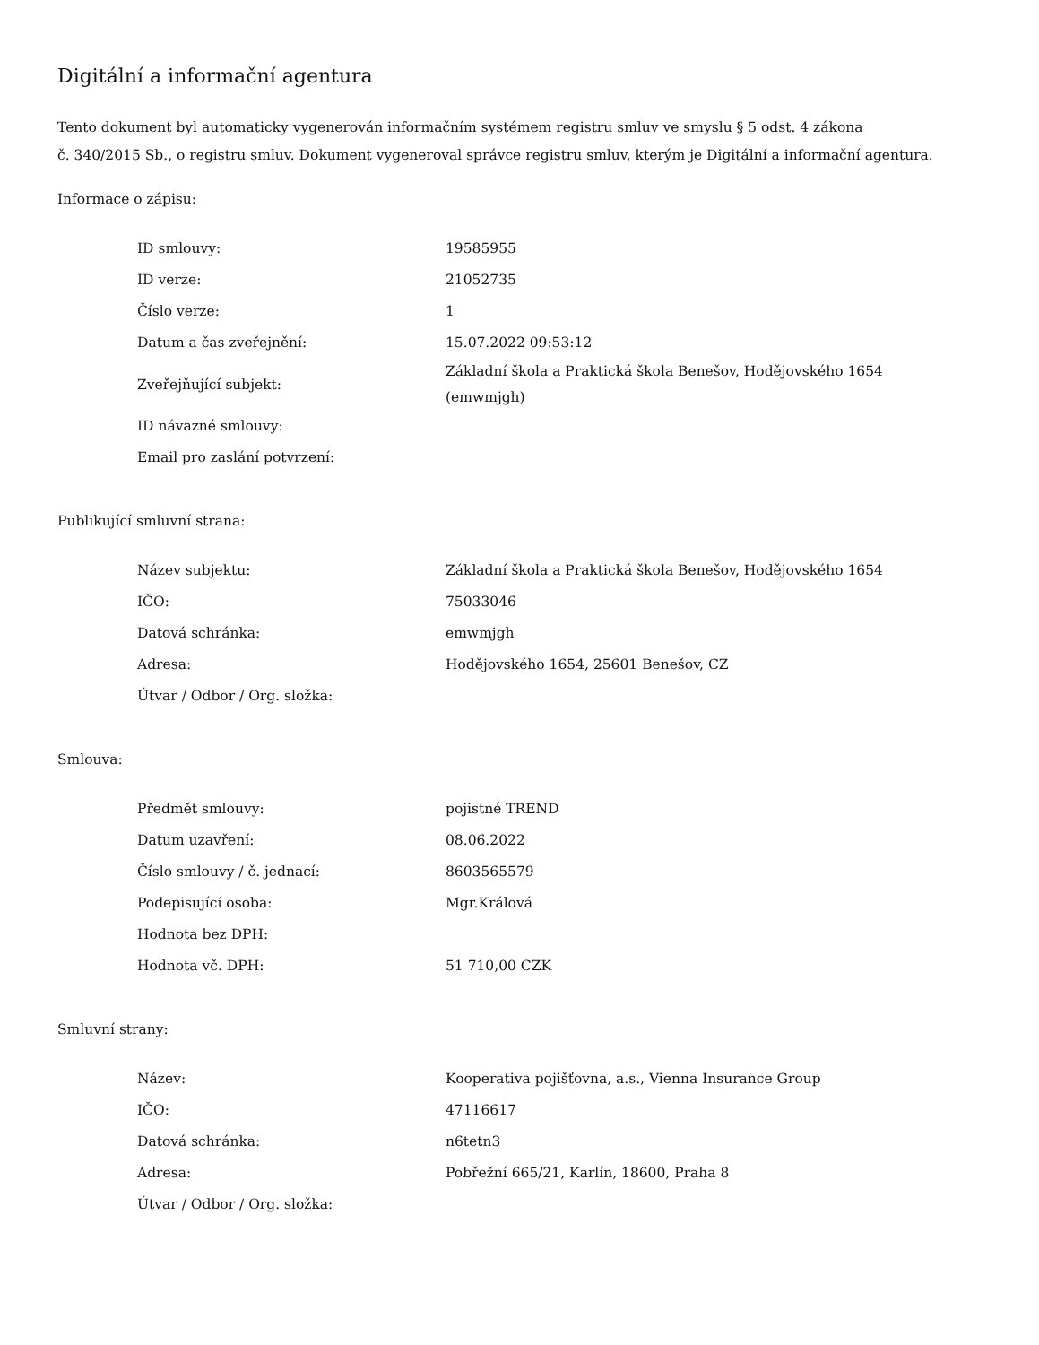Digitální a informační agentura
Tento dokument byl automaticky vygenerován informačním systémem registru smluv ve smyslu § 5 odst. 4 zákona
č. 340/2015 Sb., o registru smluv. Dokument vygeneroval správce registru smluv, kterým je Digitální a informační agentura.
Informace o zápisu:
| ID smlouvy: | 19585955 |
| ID verze: | 21052735 |
| Číslo verze: | 1 |
| Datum a čas zveřejnění: | 15.07.2022 09:53:12 |
| Zveřejňující subjekt: | Základní škola a Praktická škola Benešov, Hodějovského 1654 (emwmjgh) |
| ID návazné smlouvy: | |
| Email pro zaslání potvrzení: | |
Publikující smluvní strana:
| Název subjektu: | Základní škola a Praktická škola Benešov, Hodějovského 1654 |
| IČO: | 75033046 |
| Datová schránka: | emwmjgh |
| Adresa: | Hodějovského 1654, 25601 Benešov, CZ |
| Útvar / Odbor / Org. složka: | |
Smlouva:
| Předmět smlouvy: | pojistné TREND |
| Datum uzavření: | 08.06.2022 |
| Číslo smlouvy / č. jednací: | 8603565579 |
| Podepisující osoba: | Mgr.Králová |
| Hodnota bez DPH: | |
| Hodnota vč. DPH: | 51 710,00 CZK |
Smluvní strany:
| Název: | Kooperativa pojišťovna, a.s., Vienna Insurance Group |
| IČO: | 47116617 |
| Datová schránka: | n6tetn3 |
| Adresa: | Pobřežní 665/21, Karlín, 18600, Praha 8 |
| Útvar / Odbor / Org. složka: | |